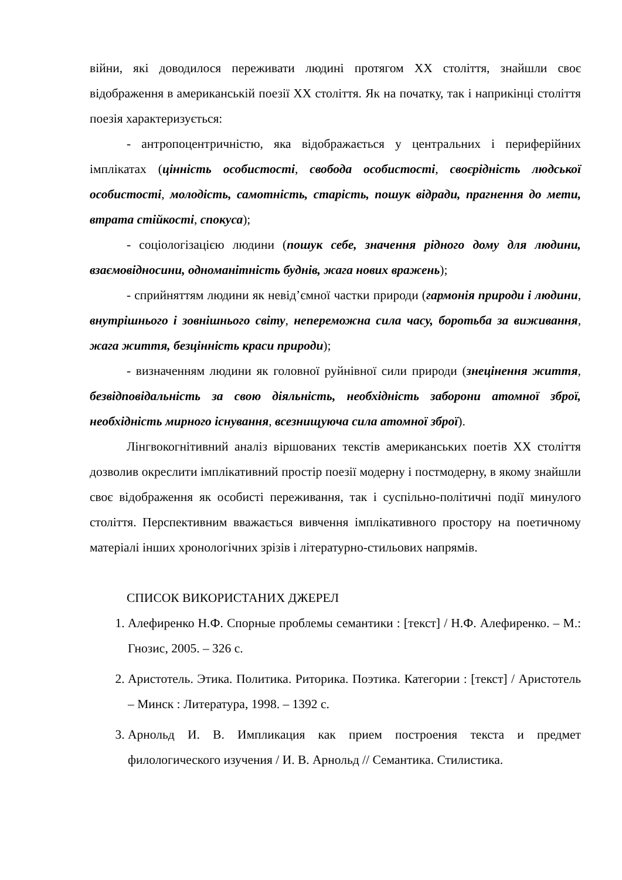війни, які доводилося переживати людині протягом ХХ століття, знайшли своє відображення в американській поезії ХХ століття. Як на початку, так і наприкінці століття поезія характеризується:
- антропоцентричністю, яка відображається у центральних і периферійних імплікатах (цінність особистості, свобода особистості, своєрідність людської особистості, молодість, самотність, старість, пошук відради, прагнення до мети, втрата стійкості, спокуса);
- соціологізацією людини (пошук себе, значення рідного дому для людини, взаємовідносини, одноманітність буднів, жага нових вражень);
- сприйняттям людини як невід’ємної частки природи (гармонія природи і людини, внутрішнього і зовнішнього світу, непереможна сила часу, боротьба за виживання, жага життя, безцінність краси природи);
- визначенням людини як головної руйнівної сили природи (знецінення життя, безвідповідальність за свою діяльність, необхідність заборони атомної зброї, необхідність мирного існування, всезнищуюча сила атомної зброї).
Лінгвокогнітивний аналіз віршованих текстів американських поетів ХХ століття дозволив окреслити імплікативний простір поезії модерну і постмодерну, в якому знайшли своє відображення як особисті переживання, так і суспільно-політичні події минулого століття. Перспективним вважається вивчення імплікативного простору на поетичному матеріалі інших хронологічних зрізів і літературно-стильових напрямів.
СПИСОК ВИКОРИСТАНИХ ДЖЕРЕЛ
1. Алефиренко Н.Ф. Спорные проблемы семантики : [текст] / Н.Ф. Алефиренко. – М.: Гнозис, 2005. – 326 с.
2. Аристотель. Этика. Политика. Риторика. Поэтика. Категории : [текст] / Аристотель – Минск : Литература, 1998. – 1392 с.
3. Арнольд И. В. Импликация как прием построения текста и предмет филологического изучения / И. В. Арнольд // Семантика. Стилистика.